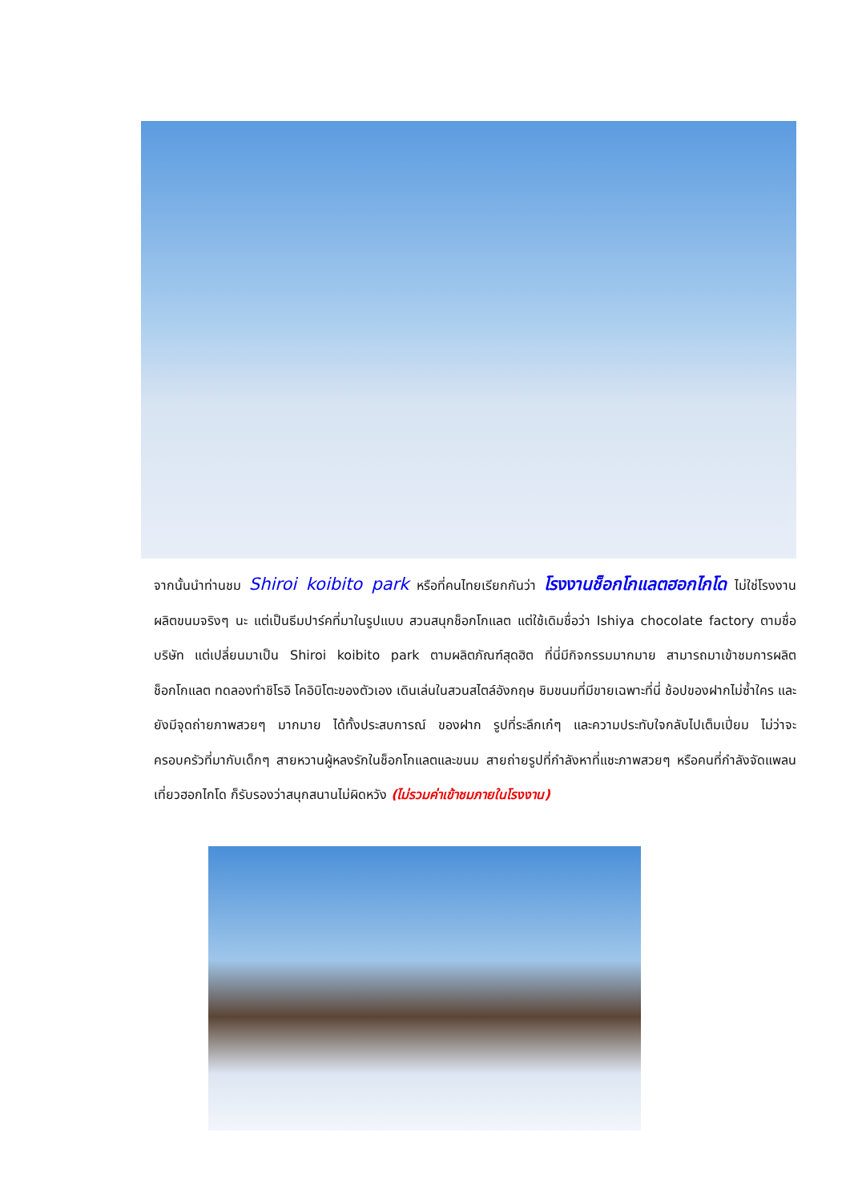จากนั้นนำท่านชม Shiroi koibito park หรือที่คนไทยเรียกกันว่า โรงงานช็อกโกแลตฮอกไกโด ไม่ใช่โรงงานผลิตขนมจริงๆ นะ แต่เป็นธีมปาร์คที่มาในรูปแบบ สวนสนุกช็อกโกแลต แต่ใช้เดิมชื่อว่า Ishiya chocolate factory ตามชื่อบริษัท แต่เปลี่ยนมาเป็น Shiroi koibito park ตามผลิตภัณฑ์สุดฮิต ที่นี่มีกิจกรรมมากมาย สามารถมาเข้าชมการผลิตช็อกโกแลต ทดลองทำชิโรอิ โคอิบิโตะของตัวเอง เดินเล่นในสวนสไตล์อังกฤษ ชิมขนมที่มีขายเฉพาะที่นี่ ช้อปของฝากไม่ซ้ำใคร และยังมีจุดถ่ายภาพสวยๆ มากมาย ได้ทั้งประสบการณ์ ของฝาก รูปที่ระลึกเก๋ๆ และความประทับใจกลับไปเต็มเปี่ยม ไม่ว่าจะครอบครัวที่มากับเด็กๆ สายหวานผู้หลงรักในช็อกโกแลตและขนม สายถ่ายรูปที่กำลังหาที่แชะภาพสวยๆ หรือคนที่กำลังจัดแพลนเที่ยวฮอกไกโด ก็รับรองว่าสนุกสนานไม่ผิดหวัง (ไม่รวมค่าเข้าชมภายในโรงงาน)